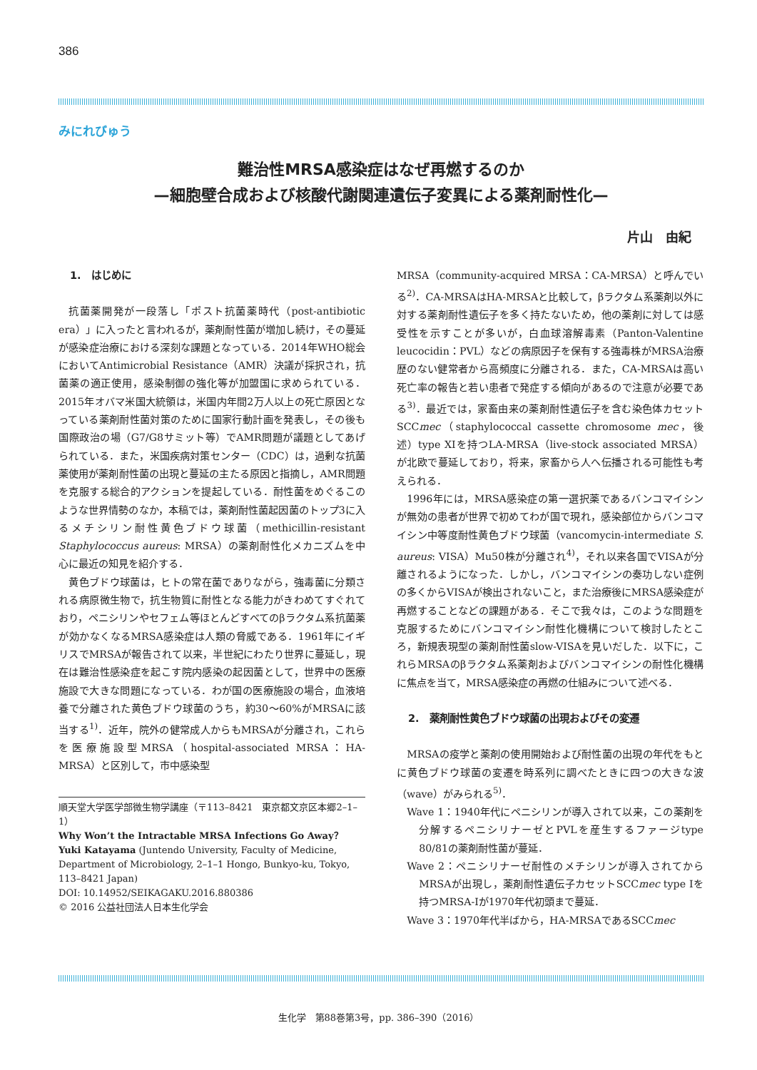386
みにれびゅう
難治性MRSA感染症はなぜ再燃するのか
—細胞壁合成および核酸代謝関連遺伝子変異による薬剤耐性化—
片山　由紀
1.　はじめに
抗菌薬開発が一段落し「ポスト抗菌薬時代（post-antibiotic era）」に入ったと言われるが，薬剤耐性菌が増加し続け，その蔓延が感染症治療における深刻な課題となっている．2014年WHO総会においてAntimicrobial Resistance（AMR）決議が採択され，抗菌薬の適正使用，感染制御の強化等が加盟国に求められている．2015年オバマ米国大統領は，米国内年間2万人以上の死亡原因となっている薬剤耐性菌対策のために国家行動計画を発表し，その後も国際政治の場（G7/G8サミット等）でAMR問題が議題としてあげられている．また，米国疾病対策センター（CDC）は，過剰な抗菌薬使用が薬剤耐性菌の出現と蔓延の主たる原因と指摘し，AMR問題を克服する総合的アクションを提起している．耐性菌をめぐるこのような世界情勢のなか，本稿では，薬剤耐性菌起因菌のトップ3に入るメチシリン耐性黄色ブドウ球菌（methicillin-resistant Staphylococcus aureus: MRSA）の薬剤耐性化メカニズムを中心に最近の知見を紹介する．
黄色ブドウ球菌は，ヒトの常在菌でありながら，強毒菌に分類される病原微生物で，抗生物質に耐性となる能力がきわめてすぐれており，ペニシリンやセフェム等ほとんどすべてのβラクタム系抗菌薬が効かなくなるMRSA感染症は人類の脅威である．1961年にイギリスでMRSAが報告されて以来，半世紀にわたり世界に蔓延し，現在は難治性感染症を起こす院内感染の起因菌として，世界中の医療施設で大きな問題になっている．わが国の医療施設の場合，血液培養で分離された黄色ブドウ球菌のうち，約30〜60%がMRSAに該当する<sup>1)</sup>．近年，院外の健常成人からもMRSAが分離され，これらを医療施設型MRSA（hospital-associated MRSA：HA-MRSA）と区別して，市中感染型
順天堂大学医学部微生物学講座（〒113–8421　東京都文京区本郷2–1–1）
Why Won’t the Intractable MRSA Infections Go Away？
Yuki Katayama (Juntendo University, Faculty of Medicine, Department of Microbiology, 2–1–1 Hongo, Bunkyo-ku, Tokyo, 113–8421 Japan)
DOI: 10.14952/SEIKAGAKU.2016.880386
© 2016 公益社団法人日本生化学会
MRSA（community-acquired MRSA：CA-MRSA）と呼んでいる<sup>2)</sup>．CA-MRSAはHA-MRSAと比較して，βラクタム系薬剤以外に対する薬剤耐性遺伝子を多く持たないため，他の薬剤に対しては感受性を示すことが多いが，白血球溶解毒素（Panton-Valentine leucocidin：PVL）などの病原因子を保有する強毒株がMRSA治療歴のない健常者から高頻度に分離される．また，CA-MRSAは高い死亡率の報告と若い患者で発症する傾向があるので注意が必要である<sup>3)</sup>．最近では，家畜由来の薬剤耐性遺伝子を含む染色体カセットSCCmec（staphylococcal cassette chromosome mec，後述）type XIを持つLA-MRSA（live-stock associated MRSA）が北欧で蔓延しており，将来，家畜から人へ伝播される可能性も考えられる．
1996年には，MRSA感染症の第一選択薬であるバンコマイシンが無効の患者が世界で初めてわが国で現れ，感染部位からバンコマイシン中等度耐性黄色ブドウ球菌（vancomycin-intermediate S. aureus: VISA）Mu50株が分離され<sup>4)</sup>，それ以来各国でVISAが分離されるようになった．しかし，バンコマイシンの奏功しない症例の多くからVISAが検出されないこと，また治療後にMRSA感染症が再燃することなどの課題がある．そこで我々は，このような問題を克服するためにバンコマイシン耐性化機構について検討したところ，新規表現型の薬剤耐性菌slow-VISAを見いだした．以下に，これらMRSAのβラクタム系薬剤およびバンコマイシンの耐性化機構に焦点を当て，MRSA感染症の再燃の仕組みについて述べる．
2.　薬剤耐性黄色ブドウ球菌の出現およびその変遷
MRSAの疫学と薬剤の使用開始および耐性菌の出現の年代をもとに黄色ブドウ球菌の変遷を時系列に調べたときに四つの大きな波（wave）がみられる<sup>5)</sup>．
Wave 1：1940年代にペニシリンが導入されて以来，この薬剤を分解するペニシリナーゼとPVLを産生するファージtype 80/81の薬剤耐性菌が蔓延．
Wave 2：ペニシリナーゼ耐性のメチシリンが導入されてからMRSAが出現し，薬剤耐性遺伝子カセットSCCmec type Iを持つMRSA-Iが1970年代初頭まで蔓延．
Wave 3：1970年代半ばから，HA-MRSAであるSCCmec
生化学　第88巻第3号，pp. 386–390（2016）